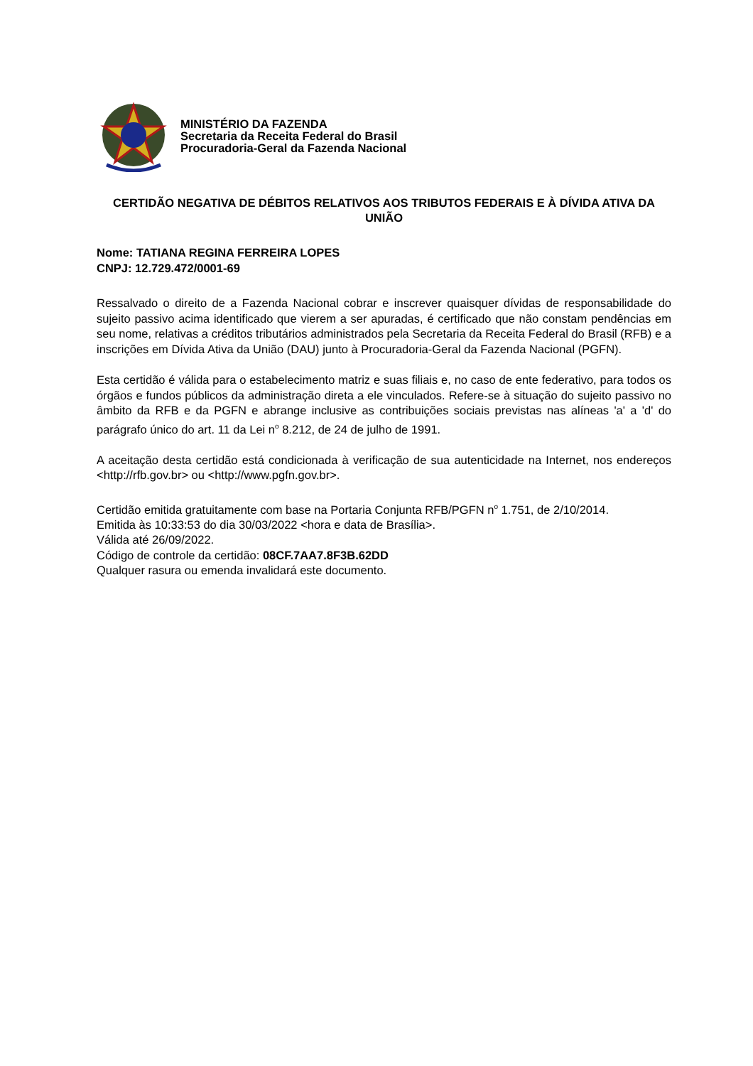MINISTÉRIO DA FAZENDA
Secretaria da Receita Federal do Brasil
Procuradoria-Geral da Fazenda Nacional
CERTIDÃO NEGATIVA DE DÉBITOS RELATIVOS AOS TRIBUTOS FEDERAIS E À DÍVIDA ATIVA DA UNIÃO
Nome: TATIANA REGINA FERREIRA LOPES
CNPJ: 12.729.472/0001-69
Ressalvado o direito de a Fazenda Nacional cobrar e inscrever quaisquer dívidas de responsabilidade do sujeito passivo acima identificado que vierem a ser apuradas, é certificado que não constam pendências em seu nome, relativas a créditos tributários administrados pela Secretaria da Receita Federal do Brasil (RFB) e a inscrições em Dívida Ativa da União (DAU) junto à Procuradoria-Geral da Fazenda Nacional (PGFN).
Esta certidão é válida para o estabelecimento matriz e suas filiais e, no caso de ente federativo, para todos os órgãos e fundos públicos da administração direta a ele vinculados. Refere-se à situação do sujeito passivo no âmbito da RFB e da PGFN e abrange inclusive as contribuições sociais previstas nas alíneas 'a' a 'd' do parágrafo único do art. 11 da Lei n<sup>o</sup> 8.212, de 24 de julho de 1991.
A aceitação desta certidão está condicionada à verificação de sua autenticidade na Internet, nos endereços <http://rfb.gov.br> ou <http://www.pgfn.gov.br>.
Certidão emitida gratuitamente com base na Portaria Conjunta RFB/PGFN n<sup>o</sup> 1.751, de 2/10/2014.
Emitida às 10:33:53 do dia 30/03/2022 <hora e data de Brasília>.
Válida até 26/09/2022.
Código de controle da certidão: 08CF.7AA7.8F3B.62DD
Qualquer rasura ou emenda invalidará este documento.